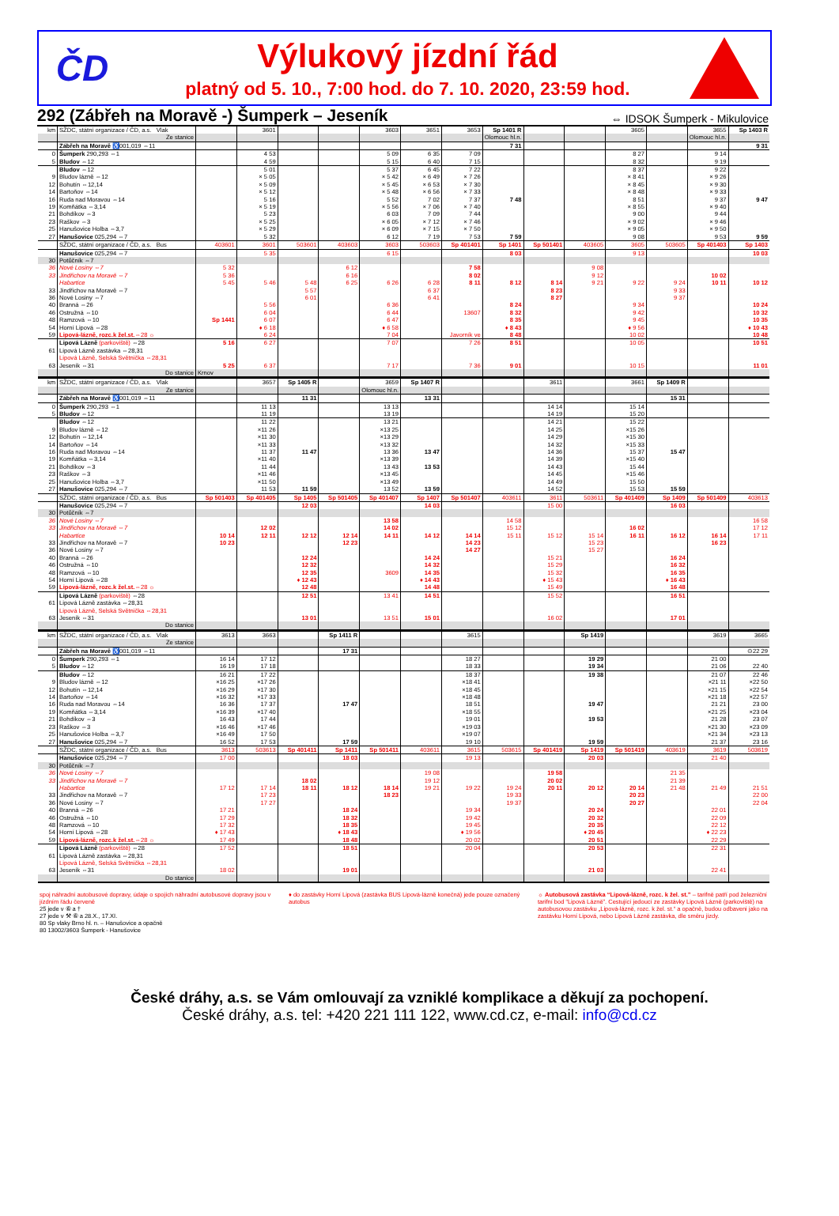ČD
Výlukový jízdní řád
platný od 5. 10., 7:00 hod. do 7. 10. 2020, 23:59 hod.
292 (Zábřeh na Moravě -) Šumperk – Jeseník ⇔ IDSOK Šumperk - Mikulovice
| km | SŽDC, státní organizace / ČD, a.s. Vlak | | 3601 | | | 3603 | 3651 | 3653 | Sp 1401 R | | | 3605 | | 3655 | Sp 1403 R |
| | Ze stanice | | | | | | | | Olomouc hl.n. | | | | | Olomouc hl.n. | |
| | Zábřeh na Moravě ♿001,019 ⇔11 | | | | | | | | 7 31 | | | | | | 9 31 |
| 0 | Šumperk 290,293 ⇔1 | | 4 53 | | | 5 09 | 6 35 | 7 09 | | | | 8 27 | | 9 14 | |
| 5 | Bludov ⇔12 | | 4 59 | | | 5 15 | 6 40 | 7 15 | | | | 8 32 | | 9 19 | |
| | Bludov ⇔12 | | 5 01 | | | 5 37 | 6 45 | 7 22 | | | | 8 37 | | 9 22 | |
| 9 | Bludov lázně ⇔12 | | × 5 05 | | | × 5 42 | × 6 49 | × 7 26 | | | | × 8 41 | | × 9 26 | |
| 12 | Bohutín ⇔12,14 | | × 5 09 | | | × 5 45 | × 6 53 | × 7 30 | | | | × 8 45 | | × 9 30 | |
| 14 | Bartoňov ⇔14 | | × 5 12 | | | × 5 48 | × 6 56 | × 7 33 | | | | × 8 48 | | × 9 33 | |
| 16 | Ruda nad Moravou ⇔14 | | 5 16 | | | 5 52 | 7 02 | 7 37 | 7 48 | | | 8 51 | | 9 37 | 9 47 |
| 19 | Komňátka ⇔3,14 | | × 5 19 | | | × 5 56 | × 7 06 | × 7 40 | | | | × 8 55 | | × 9 40 | |
| 21 | Bohdíkov ⇔3 | | 5 23 | | | 6 03 | 7 09 | 7 44 | | | | 9 00 | | 9 44 | |
| 23 | Raškov ⇔3 | | × 5 25 | | | × 6 05 | × 7 12 | × 7 46 | | | | × 9 02 | | × 9 46 | |
| 25 | Hanušovice Holba ⇔3,7 | | × 5 29 | | | × 6 09 | × 7 15 | × 7 50 | | | | × 9 05 | | × 9 50 | |
| 27 | Hanušovice 025,294 ⇔7 | | 5 32 | | | 6 12 | 7 19 | 7 53 | 7 59 | | | 9 08 | | 9 53 | 9 59 |
| | SŽDC, státní organizace / ČD, a.s. Bus | 403601 | 3601 | 503601 | 403603 | 3603 | 503603 | Sp 401401 | Sp 1401 | Sp 501401 | 403605 | 3605 | 503605 | Sp 401403 | Sp 1403 |
| | Hanušovice 025,294 ⇔7 | | 5 35 | | | 6 15 | | | 8 03 | | | 9 13 | | | 10 03 |
| 30 | Potůčník ⇔7 | | | | | | | | | | | | | | |
| 36 | Nové Losiny ⇔7 | 5 32 | | | 6 12 | | | 7 58 | | | 9 08 | | | | |
| 33 | Jindřichov na Moravě ⇔7 | 5 36 | | | 6 16 | | | 8 02 | | | 9 12 | | | 10 02 | |
| | Habartice | 5 45 | 5 46 | 5 48 | 6 25 | 6 26 | 6 28 | 8 11 | 8 12 | 8 14 | 9 21 | 9 22 | 9 24 | 10 11 | 10 12 |
| 33 | Jindřichov na Moravě ⇔7 | | | 5 57 | | | 6 37 | | | 8 23 | | | 9 33 | | |
| 36 | Nové Losiny ⇔7 | | | 6 01 | | | 6 41 | | | 8 27 | | | 9 37 | | |
| 40 | Branná ⇔26 | | 5 56 | | | 6 36 | | | 8 24 | | | 9 34 | | | 10 24 |
| 46 | Ostružná ⇔10 | | 6 04 | | | 6 44 | | 13607 | 8 32 | | | 9 42 | | | 10 32 |
| 48 | Ramzová ⇔10 | Sp 1441 | 6 07 | | | 6 47 | | | 8 35 | | | 9 45 | | | 10 35 |
| 54 | Horní Lipová ⇔28 | | ♦ 6 18 | | | ♦ 6 58 | | | ♦ 8 43 | | | ♦ 9 56 | | | ♦ 10 43 |
| 59 | Lipová-lázně, rozc.k žel.st. ⇔28 ☼ | | 6 24 | | | 7 04 | | Javorník ve | 8 48 | | | 10 02 | | | 10 48 |
| | Lipová Lázně (parkoviště) ⇔28 | 5 16 | 6 27 | | | 7 07 | | 7 26 | 8 51 | | | 10 05 | | | 10 51 |
| 61 | Lipová Lázně zastávka ⇔28,31 | | | | | | | | | | | | | | |
| | Lipová Lázně, Selská Světnička ⇔28,31 | | | | | | | | | | | | | | |
| 63 | Jeseník ⇔31 | 5 25 | 6 37 | | | 7 17 | | 7 36 | 9 01 | | | 10 15 | | | 11 01 |
| | Do stanice | Krnov | | | | | | | | | | | | | |
| km | SŽDC, státní organizace / ČD, a.s. Vlak | | 3657 | Sp 1405 R | | 3659 | Sp 1407 R | | | 3611 | | 3661 | Sp 1409 R | | |
| | Ze stanice | | | | | Olomouc hl.n. | | | | | | | | | |
| | Zábřeh na Moravě ♿001,019 ⇔11 | | | 11 31 | | | 13 31 | | | | | | 15 31 | | |
| 0 | Šumperk 290,293 ⇔1 | | 11 13 | | | 13 13 | | | | 14 14 | | 15 14 | | | |
| 5 | Bludov ⇔12 | | 11 19 | | | 13 19 | | | | 14 19 | | 15 20 | | | |
| | Bludov ⇔12 | | 11 22 | | | 13 21 | | | | 14 21 | | 15 22 | | | |
| 9 | Bludov lázně ⇔12 | | ×11 26 | | | ×13 25 | | | | 14 25 | | ×15 26 | | | |
| 12 | Bohutín ⇔12,14 | | ×11 30 | | | ×13 29 | | | | 14 29 | | ×15 30 | | | |
| 14 | Bartoňov ⇔14 | | ×11 33 | | | ×13 32 | | | | 14 32 | | ×15 33 | | | |
| 16 | Ruda nad Moravou ⇔14 | | 11 37 | 11 47 | | 13 36 | 13 47 | | | 14 36 | | 15 37 | 15 47 | | |
| 19 | Komňátka ⇔3,14 | | ×11 40 | | | ×13 39 | | | | 14 39 | | ×15 40 | | | |
| 21 | Bohdíkov ⇔3 | | 11 44 | | | 13 43 | 13 53 | | | 14 43 | | 15 44 | | | |
| 23 | Raškov ⇔3 | | ×11 46 | | | ×13 45 | | | | 14 45 | | ×15 46 | | | |
| 25 | Hanušovice Holba ⇔3,7 | | ×11 50 | | | ×13 49 | | | | 14 49 | | 15 50 | | | |
| 27 | Hanušovice 025,294 ⇔7 | | 11 53 | 11 59 | | 13 52 | 13 59 | | | 14 52 | | 15 53 | 15 59 | | |
| | SŽDC, státní organizace / ČD, a.s. Bus | Sp 501403 | Sp 401405 | Sp 1405 | Sp 501405 | Sp 401407 | Sp 1407 | Sp 501407 | 403611 | 3611 | 503611 | Sp 401409 | Sp 1409 | Sp 501409 | 403613 |
| | Hanušovice 025,294 ⇔7 | | | 12 03 | | | 14 03 | | | 15 00 | | | 16 03 | | |
| 30 | Potůčník ⇔7 | | | | | | | | | | | | | | |
| 36 | Nové Losiny ⇔7 | | | | | 13 58 | | | 14 58 | | | | | | 16 58 |
| 33 | Jindřichov na Moravě ⇔7 | | 12 02 | | | 14 02 | | | 15 12 | | | 16 02 | | | 17 12 |
| | Habartice | 10 14 | 12 11 | 12 12 | 12 14 | 14 11 | 14 12 | 14 14 | 15 11 | 15 12 | 15 14 | 16 11 | 16 12 | 16 14 | 17 11 |
| 33 | Jindřichov na Moravě ⇔7 | 10 23 | | | 12 23 | | | 14 23 | | | 15 23 | | | 16 23 | |
| 36 | Nové Losiny ⇔7 | | | | | | | 14 27 | | | 15 27 | | | | |
| 40 | Branná ⇔26 | | | 12 24 | | | 14 24 | | | 15 21 | | | 16 24 | | |
| 46 | Ostružná ⇔10 | | | 12 32 | | | 14 32 | | | 15 29 | | | 16 32 | | |
| 48 | Ramzová ⇔10 | | | 12 35 | | 3609 | 14 35 | | | 15 32 | | | 16 35 | | |
| 54 | Horní Lipová ⇔28 | | | ♦ 12 43 | | | ♦ 14 43 | | | ♦ 15 43 | | | ♦ 16 43 | | |
| 59 | Lipová-lázně, rozc.k žel.st. ⇔28 ☼ | | | 12 48 | | | 14 48 | | | 15 49 | | | 16 48 | | |
| | Lipová Lázně (parkoviště) ⇔28 | | | 12 51 | | 13 41 | 14 51 | | | 15 52 | | | 16 51 | | |
| 61 | Lipová Lázně zastávka ⇔28,31 | | | | | | | | | | | | | | |
| | Lipová Lázně, Selská Světnička ⇔28,31 | | | | | | | | | | | | | | |
| 63 | Jeseník ⇔31 | | | 13 01 | | 13 51 | 15 01 | | | 16 02 | | | 17 01 | | |
| | Do stanice | | | | | | | | | | | | | | |
| km | SŽDC, státní organizace / ČD, a.s. Vlak | 3613 | 3663 | | Sp 1411 R | | | 3615 | | | Sp 1419 | | | 3619 | 3665 |
| | Ze stanice | | | | | | | | | | | | | | |
| | Zábřeh na Moravě ♿001,019 ⇔11 | | | | 17 31 | | | | | | | | | | ⊙22 29 |
| 0 | Šumperk 290,293 ⇔1 | 16 14 | 17 12 | | | | | 18 27 | | | 19 29 | | | 21 00 | |
| 5 | Bludov ⇔12 | 16 19 | 17 18 | | | | | 18 33 | | | 19 34 | | | 21 06 | 22 40 |
| | Bludov ⇔12 | 16 21 | 17 22 | | | | | 18 37 | | | 19 38 | | | 21 07 | 22 46 |
| 9 | Bludov lázně ⇔12 | ×16 25 | ×17 26 | | | | | ×18 41 | | | | | | ×21 11 | ×22 50 |
| 12 | Bohutín ⇔12,14 | ×16 29 | ×17 30 | | | | | ×18 45 | | | | | | ×21 15 | ×22 54 |
| 14 | Bartoňov ⇔14 | ×16 32 | ×17 33 | | | | | ×18 48 | | | | | | ×21 18 | ×22 57 |
| 16 | Ruda nad Moravou ⇔14 | 16 36 | 17 37 | | 17 47 | | | 18 51 | | | 19 47 | | | 21 21 | 23 00 |
| 19 | Komňátka ⇔3,14 | ×16 39 | ×17 40 | | | | | ×18 55 | | | | | | ×21 25 | ×23 04 |
| 21 | Bohdíkov ⇔3 | 16 43 | 17 44 | | | | | 19 01 | | | 19 53 | | | 21 28 | 23 07 |
| 23 | Raškov ⇔3 | ×16 46 | ×17 46 | | | | | ×19 03 | | | | | | ×21 30 | ×23 09 |
| 25 | Hanušovice Holba ⇔3,7 | ×16 49 | 17 50 | | | | | ×19 07 | | | | | | ×21 34 | ×23 13 |
| 27 | Hanušovice 025,294 ⇔7 | 16 52 | 17 53 | | 17 59 | | | 19 10 | | | 19 59 | | | 21 37 | 23 16 |
| | SŽDC, státní organizace / ČD, a.s. Bus | 3613 | 503613 | Sp 401411 | Sp 1411 | Sp 501411 | 403611 | 3615 | 503615 | Sp 401419 | Sp 1419 | Sp 501419 | 403619 | 3619 | 503619 |
| | Hanušovice 025,294 ⇔7 | 17 00 | | | 18 03 | | | 19 13 | | | 20 03 | | | 21 40 | |
| 30 | Potůčník ⇔7 | | | | | | | | | | | | | | |
| 36 | Nové Losiny ⇔7 | | | | | | 19 08 | | | 19 58 | | | 21 35 | | |
| 33 | Jindřichov na Moravě ⇔7 | | | 18 02 | | | 19 12 | | | 20 02 | | | 21 39 | | |
| | Habartice | 17 12 | 17 14 | 18 11 | 18 12 | 18 14 | 19 21 | 19 22 | 19 24 | 20 11 | 20 12 | 20 14 | 21 48 | 21 49 | 21 51 |
| 33 | Jindřichov na Moravě ⇔7 | | 17 23 | | | 18 23 | | | 19 33 | | | 20 23 | | | 22 00 |
| 36 | Nové Losiny ⇔7 | | 17 27 | | | | | | 19 37 | | | 20 27 | | | 22 04 |
| 40 | Branná ⇔26 | 17 21 | | | 18 24 | | | 19 34 | | | 20 24 | | | 22 01 | |
| 46 | Ostružná ⇔10 | 17 29 | | | 18 32 | | | 19 42 | | | 20 32 | | | 22 09 | |
| 48 | Ramzová ⇔10 | 17 32 | | | 18 35 | | | 19 45 | | | 20 35 | | | 22 12 | |
| 54 | Horní Lipová ⇔28 | ♦ 17 43 | | | ♦ 18 43 | | | ♦ 19 56 | | | ♦ 20 45 | | | ♦ 22 23 | |
| 59 | Lipová-lázně, rozc.k žel.st. ⇔28 ☼ | 17 49 | | | 18 48 | | | 20 02 | | | 20 51 | | | 22 29 | |
| | Lipová Lázně (parkoviště) ⇔28 | 17 52 | | | 18 51 | | | 20 04 | | | 20 53 | | | 22 31 | |
| 61 | Lipová Lázně zastávka ⇔28,31 | | | | | | | | | | | | | | |
| | Lipová Lázně, Selská Světnička ⇔28,31 | | | | | | | | | | | | | | |
| 63 | Jeseník ⇔31 | 18 02 | | | 19 01 | | | | | | 21 03 | | | 22 41 | |
| | Do stanice | | | | | | | | | | | | | | |
spoj náhradní autobusové dopravy, údaje o spojích náhradní autobusové dopravy jsou v jízdním řádu červeně
25 jede v ⑥ a †
27 jede v ⚒ ⑥ a 28.X., 17.XI.
80 Sp vlaky Brno hl. n. – Hanušovice a opačně
80 13002/3603 Šumperk - Hanušovice
♦ do zastávky Horní Lipová (zastávka BUS Lipová-lázně konečná) jede pouze označený autobus
☼ Autobusová zastávka “Lipová-lázně, rozc. k žel. st.” – tarifně patří pod železniční tarifní bod “Lipová Lázně”. Cestující jedoucí ze zastávky Lipová Lázně (parkoviště) na autobusovou zastávku „Lipová-lázně, rozc. k žel. st.“ a opačně, budou odbaveni jako na zastávku Horní Lipová, nebo Lipová Lázně zastávka, dle směru jízdy.
České dráhy, a.s. se Vám omlouvají za vzniklé komplikace a děkují za pochopení.
České dráhy, a.s. tel: +420 221 111 122, www.cd.cz, e-mail: info@cd.cz